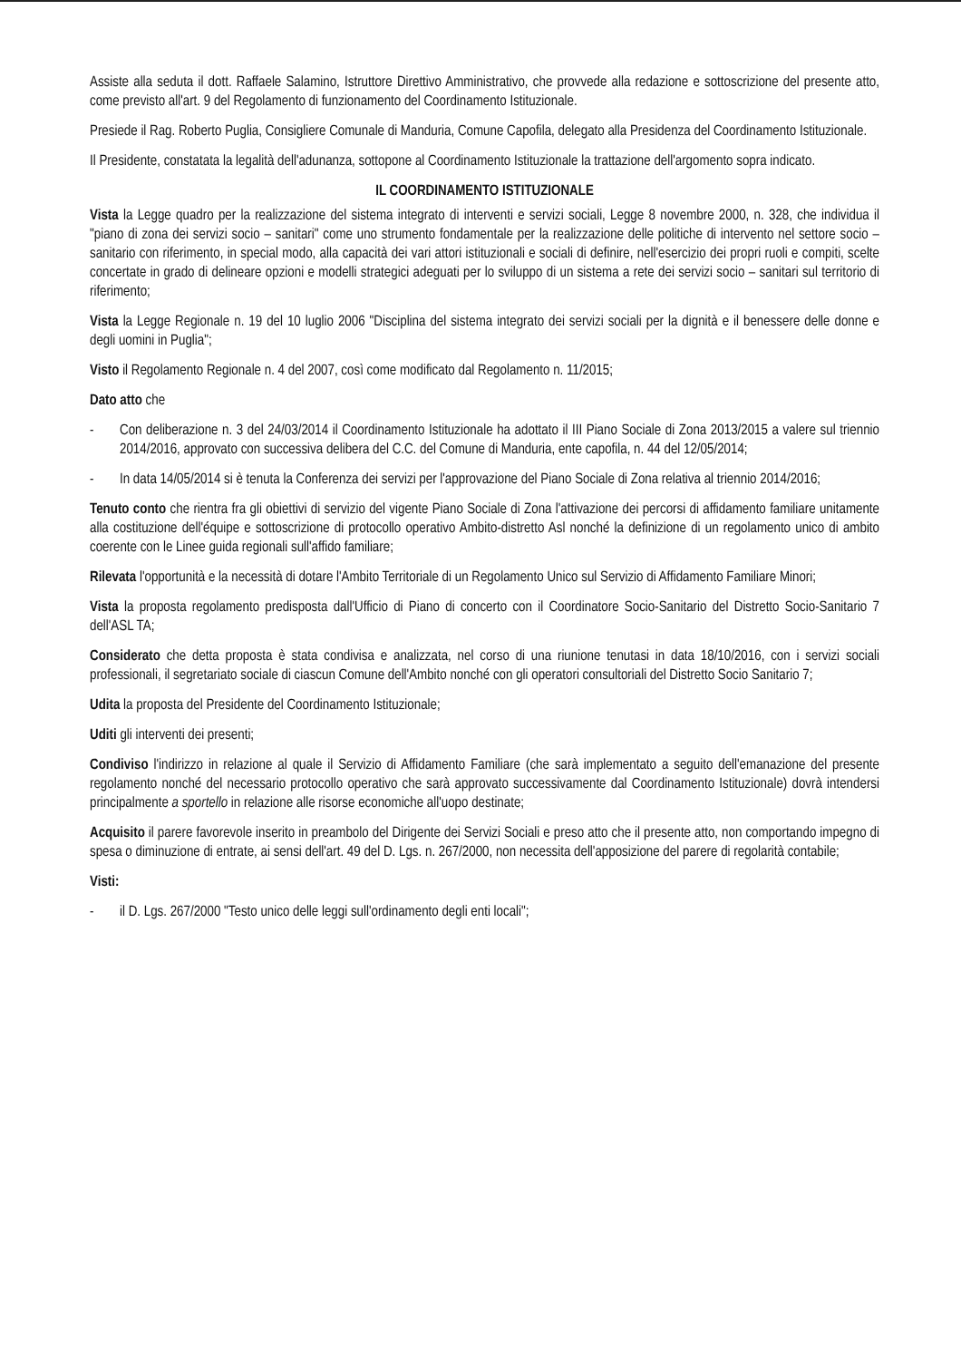Assiste alla seduta il dott. Raffaele Salamino, Istruttore Direttivo Amministrativo, che provvede alla redazione e sottoscrizione del presente atto, come previsto all'art. 9 del Regolamento di funzionamento del Coordinamento Istituzionale.
Presiede il Rag. Roberto Puglia, Consigliere Comunale di Manduria, Comune Capofila, delegato alla Presidenza del Coordinamento Istituzionale.
Il Presidente, constatata la legalità dell'adunanza, sottopone al Coordinamento Istituzionale la trattazione dell'argomento sopra indicato.
IL COORDINAMENTO ISTITUZIONALE
Vista la Legge quadro per la realizzazione del sistema integrato di interventi e servizi sociali, Legge 8 novembre 2000, n. 328, che individua il "piano di zona dei servizi socio – sanitari" come uno strumento fondamentale per la realizzazione delle politiche di intervento nel settore socio – sanitario con riferimento, in special modo, alla capacità dei vari attori istituzionali e sociali di definire, nell'esercizio dei propri ruoli e compiti, scelte concertate in grado di delineare opzioni e modelli strategici adeguati per lo sviluppo di un sistema a rete dei servizi socio – sanitari sul territorio di riferimento;
Vista la Legge Regionale n. 19 del 10 luglio 2006 "Disciplina del sistema integrato dei servizi sociali per la dignità e il benessere delle donne e degli uomini in Puglia";
Visto il Regolamento Regionale n. 4 del 2007, così come modificato dal Regolamento n. 11/2015;
Dato atto che
- Con deliberazione n. 3 del 24/03/2014 il Coordinamento Istituzionale ha adottato il III Piano Sociale di Zona 2013/2015 a valere sul triennio 2014/2016, approvato con successiva delibera del C.C. del Comune di Manduria, ente capofila, n. 44 del 12/05/2014;
- In data 14/05/2014 si è tenuta la Conferenza dei servizi per l'approvazione del Piano Sociale di Zona relativa al triennio 2014/2016;
Tenuto conto che rientra fra gli obiettivi di servizio del vigente Piano Sociale di Zona l'attivazione dei percorsi di affidamento familiare unitamente alla costituzione dell'équipe e sottoscrizione di protocollo operativo Ambito-distretto Asl nonché la definizione di un regolamento unico di ambito coerente con le Linee guida regionali sull'affido familiare;
Rilevata l'opportunità e la necessità di dotare l'Ambito Territoriale di un Regolamento Unico sul Servizio di Affidamento Familiare Minori;
Vista la proposta regolamento predisposta dall'Ufficio di Piano di concerto con il Coordinatore Socio-Sanitario del Distretto Socio-Sanitario 7 dell'ASL TA;
Considerato che detta proposta è stata condivisa e analizzata, nel corso di una riunione tenutasi in data 18/10/2016, con i servizi sociali professionali, il segretariato sociale di ciascun Comune dell'Ambito nonché con gli operatori consultoriali del Distretto Socio Sanitario 7;
Udita la proposta del Presidente del Coordinamento Istituzionale;
Uditi gli interventi dei presenti;
Condiviso l'indirizzo in relazione al quale il Servizio di Affidamento Familiare (che sarà implementato a seguito dell'emanazione del presente regolamento nonché del necessario protocollo operativo che sarà approvato successivamente dal Coordinamento Istituzionale) dovrà intendersi principalmente a sportello in relazione alle risorse economiche all'uopo destinate;
Acquisito il parere favorevole inserito in preambolo del Dirigente dei Servizi Sociali e preso atto che il presente atto, non comportando impegno di spesa o diminuzione di entrate, ai sensi dell'art. 49 del D. Lgs. n. 267/2000, non necessita dell'apposizione del parere di regolarità contabile;
Visti:
- il D. Lgs. 267/2000 "Testo unico delle leggi sull'ordinamento degli enti locali";